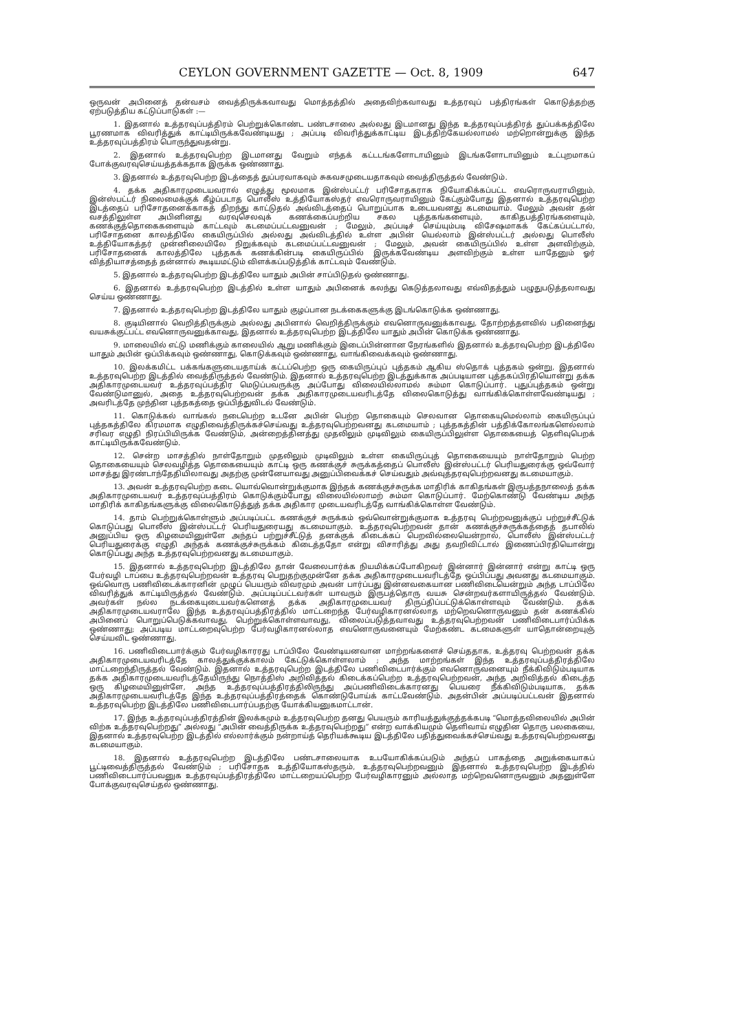CEYLON GOVERNMENT GAZETTE — Oct. 8, 1909 647
ஒருவன் அபினைத் தன்வசம் வைத்திருக்கவாவது மொத்தத்தில் அதைவிற்கவாவது உத்தரவுப் பத்திரங்கள் கொடுத்தற்கு ஏற்படுத்திய கட்டுப்பாடுகள் :—
1. இதனால் உத்தரவுப்பத்திரம் பெற்றுக்கொண்ட பண்டசாலை அல்லது இடமானது இந்த உத்தரவுப்பத்திரத் துப்பக்கத்திலே பூரணமாக விவரித்துக் காட்டியிருக்கவேண்டியது ; அப்படி விவரித்துக்காட்டிய இடத்திற்கேயல்லாமல் மற்றொன்றுக்கு இந்த உத்தரவுப்பத்திரம் பொருந்துவதன்று.
2. இதனால் உத்தரவுபெற்ற இடமானது வேறும் எந்தக் கட்டடங்களோடாயினும் இடங்களோடாயினும் உட்புறமாகப் போக்குவரவுசெய்யத்தக்கதாக இருக்க ஒண்ணாது.
3. இதனால் உத்தரவுபெற்ற இடத்தைத் துப்பரவாகவும் சுகவசமுடையதாகவும் வைத்திருத்தல் வேண்டும்.
4. தக்க அதிகாரமுடையவரால் எழுத்து மூலமாக இன்ஸ்பட்டர் பரிசோதகராக நியோகிக்கப்பட்ட எவரொருவராயினும், இன்ஸ்பட்டர் நிலைமைக்குக் கீழ்ப்படாத பொலீஸ் உத்தியோகஸ்தர் எவரொருவராயினும் கேட்கும்போது இதனால் உத்தரவுபெற்ற இடத்தைப் பரிசோதனைக்காகத் திறந்து காட்டுதல் அவ்விடத்தைப் பொறுப்பாக உடையவனது கடமையாம். மேலும் அவன் தன் வசத்திலுள்ள அபினினது வரவுசெலவுக் கணக்கைப்பற்றிய சகல புத்தகங்களையும், காகிதபத்திரங்களையும், கணக்குத்தொகைகளையும் காட்டவும் கடமைப்பட்டவனுவன் ; மேலும், அப்படிச் செய்யும்படி விசேஷமாகக் கேட்கப்பட்டால், பரிசோதனை காலத்திலே கையிருப்பில் அல்லது அவ்விடத்தில் உள்ள அபின் யெல்லாம் இன்ஸ்பட்டர் அல்லது பொலீஸ் உத்தியோகத்தர் முன்னிலையிலே நிறுக்கவும் கடமைப்பட்டவனுவன் ; மேலும், அவன் கையிருப்பில் உள்ள அளவிற்கும், பரிசோதனைக் காலத்திலே புத்தகக் கணக்கின்படி கையிருப்பில் இருக்கவேண்டிய அளவிற்கும் உள்ள யாதேனும் ஓர் வித்தியாசத்தைத் தன்னால் கூடியமட்டும் விளக்கப்படுத்திக் காட்டவும் வேண்டும்.
5. இதனால் உத்தரவுபெற்ற இடத்திலே யாதும் அபின் சாப்பிடுதல் ஒண்ணாது.
6. இதனால் உத்தரவுபெற்ற இடத்தில் உள்ள யாதும் அபினைக் கலந்து கெடுத்தலாவது எவ்விதத்தும் பழுதுபடுத்தலாவது செய்ய ஒண்ணாது.
7. இதனால் உத்தரவுபெற்ற இடத்திலே யாதும் குழப்பான நடக்கைகளுக்கு இடங்கொடுக்க ஒண்ணாது.
8. குடியினால் வெறித்திருக்கும் அல்லது அபினால் வெறித்திருக்கும் எவனொருவனுக்காவது, தோற்றத்தளவில் பதினைந்து வயசுக்குட்பட்ட எவனொருவனுக்காவது, இதனால் உத்தரவுபெற்ற இடத்திலே யாதும் அபின் கொடுக்க ஒண்ணாது.
9. மாலையில் எட்டு மணிக்கும் காலையில் ஆறு மணிக்கும் இடைப்பின்னான நேரங்களில் இதனால் உத்தரவுபெற்ற இடத்திலே யாதும் அபின் ஒப்பிக்கவும் ஒண்ணாது, கொடுக்கவும் ஒண்ணாது, வாங்கிவைக்கவும் ஒண்ணாது.
10. இலக்கமிட்ட பக்கங்களுடையதாய்க் கட்டப்பெற்ற ஒரு கையிருப்புப் புத்தகம் ஆகிய ஸ்தொக் புத்தகம் ஒன்று, இதனால் உத்தரவுபெற்ற இடத்தில் வைத்திருத்தல் வேண்டும். இதனால் உத்தரவுபெற்ற இடத்துக்காக அப்படியான புத்தகப்பிரதியொன்று தக்க அதிகாரமுடையவர் உத்தரவுப்பத்திர மெடுப்பவருக்கு அப்போது விலையில்லாமல் சும்மா கொடுப்பார். புதுப்புத்தகம் ஒன்று வேண்டுமானுல், அதை உத்தரவுபெற்றவன் தக்க அதிகாரமுடையவரிடத்தே விலைகொடுத்து வாங்கிக்கொள்ளவேண்டியது ; அவரிடத்தே முந்தின புத்தகத்தை ஒப்பித்துவிடல் வேண்டும்.
11. கொடுக்கல் வாங்கல் நடைபெற்ற உடனே அபின் பெற்ற தொகையும் செலவான தொகையுமெல்லாம் கையிருப்புப் புத்தகத்திலே கிரமமாக எழுதிவைத்திருக்கச்செய்வது உத்தரவுபெற்றவனது கடமையாம் ; புத்தகத்தின் பத்திக்கோலங்களெல்லாம் சரிவர எழுதி நிரப்பியிருக்க வேண்டும், அன்றைத்தினத்து முதலிலும் முடிவிலும் கையிருப்பிலுள்ள தொகையைத் தெளிவுபெறக் காட்டியிருக்கவேண்டும்.
12. சென்ற மாசத்தில் நாள்தோறும் முதலிலும் முடிவிலும் உள்ள கையிருப்புத் தொகையையும் நாள்தோறும் பெற்ற தொகையையும் செலவழித்த தொகையையும் காட்டி ஒரு கணக்குச் சுருக்கத்தைப் பொலீஸ் இன்ஸ்பட்டர் பெரியதுரைக்கு ஒவ்வோர் மாசத்து இரண்டாந்தேதியிலாவது அதற்கு முன்னேயாவது அனுப்பிவைக்கச் செய்வதும் அவ்வுத்தரவுபெற்றவனது கடமையாகும்.
13. அவன் உத்தரவுபெற்ற கடை யொவ்வொன்றுக்குமாக இந்தக் கணக்குச்சுருக்க மாதிரிக் காகிதங்கள் இருபத்தநாலைத் தக்க அதிகாரமுடையவர் உத்தரவுப்பத்திரம் கொடுக்கும்போது விலையில்லாமற் சும்மா கொடுப்பார். மேற்கொண்டு வேண்டிய அந்த மாதிரிக் காகிதங்களுக்கு விலைகொடுத்துத் தக்க அதிகார முடையவரிடத்தே வாங்கிக்கொள்ள வேண்டும்.
14. தாம் பெற்றுக்கொள்ளும் அப்படிப்பட்ட கணக்குச் சுருக்கம் ஒவ்வொன்றுக்குமாக உத்தரவு பெற்றவனுக்குப் பற்றுச்சீட்டுக் கொடுப்பது பொலீஸ் இன்ஸ்பட்டர் பெரியதுரையது கடமையாகும். உத்தரவுபெற்றவன் தான் கணக்குச்சுருக்கத்தைத் தபாலில் அனுப்பிய ஒரு கிழமையினுள்ளே அந்தப் பற்றுச்சீட்டுத் தனக்குக் கிடைக்கப் பெறவில்லையென்றால், பொலீஸ் இன்ஸ்பட்டர் பெரியதுரைக்கு எழுதி அந்தக் கணக்குச்சுருக்கம் கிடைத்ததோ என்று விசாரித்து அது தவறிவிட்டால் இணைப்பிரதியொன்று கொடுப்பது அந்த உத்தரவுபெற்றவனது கடமையாகும்.
15. இதனால் உத்தரவுபெற்ற இடத்திலே தான் வேலைபார்க்க நியமிக்கப்போகிறவர் இன்னார் இன்னார் என்று காட்டி ஒரு பேர்வழி டாப்பை உத்தரவுபெற்றவன் உத்தரவு பெறுதற்குமுன்னே தக்க அதிகாரமுடையவரிடத்தே ஒப்பிப்பது அவனது கடமையாகும். ஒவ்வொரு பணிவிடைக்காரனின் முழுப் பெயரும் விவரமும் அவன் பார்ப்பது இன்னவகையான பணிவிடையென்றும் அந்த டாப்பிலே விவரித்துக் காட்டியிருத்தல் வேண்டும். அப்படிப்பட்டவர்கள் யாவரும் இருபத்தொரு வயசு சென்றவர்களாயிருத்தல் வேண்டும். அவர்கள் நல்ல நடக்கையுடையவர்களெனத் தக்க அதிகாரமுடையவர் திருப்திப்பட்டுக்கொள்ளவும் வேண்டும். தக்க அதிகாரமுடையவராலே இந்த உத்தரவுப்பத்திரத்தில் மாட்டறைந்த பேர்வழிகாரனல்லாத மற்றெவனொருவனும் தன் கணக்கில் அபினைப் பொறுப்பெடுக்கவாவது, பெற்றுக்கொள்ளவாவது, விலைப்படுத்தவாவது உத்தரவுபெற்றவன் பணிவிடைபார்ப்பிக்க ஒண்ணாது; அப்படிய மாட்டறைவுபெற்ற பேர்வழிகாரனல்லாத எவனொருவனையும் மேற்கண்ட கடமைகளுள் யாதொன்றையுஞ் செய்யவிட ஒண்ணாது.
16. பணிவிடைபார்க்கும் பேர்வழிகாரரது டாப்பிலே வேண்டியனவான மாற்றங்களைச் செய்ததாக, உத்தரவு பெற்றவன் தக்க அதிகாரமுடையவரிடத்தே காலத்துக்குக்காலம் கேட்டுக்கொள்ளலாம் ; அந்த மாற்றங்கள் இந்த உத்தரவுப்பத்திரத்திலே மாட்டறைந்திருத்தல் வேண்டும். இதனால் உத்தரவுபெற்ற இடத்திலே பணிவிடைபார்க்கும் எவனொருவனையும் நீக்கிவிடும்படியாக தக்க அதிகாரமுடையவரிடத்தேயிருந்து நொத்திஸ் அறிவித்தல் கிடைக்கப்பெற்ற உத்தரவுபெற்றவன், அந்த அறிவித்தல் கிடைத்த ஒரு கிழமையினுள்ளே, அந்த உத்தரவுப்பத்திரத்திலிருந்து அப்பணிவிடைக்காரனது பெயரை நீக்கிவிடும்படியாக, தக்க அதிகாரமுடையவரிடத்தே இந்த உத்தரவுப்பத்திரத்தைக் கொண்டுபோய்க் காட்டவேண்டும். அதன்பின் அப்படிப்பட்டவன் இதனால் உத்தரவுபெற்ற இடத்திலே பணிவிடைபார்ப்பதற்கு யோக்கியனுகமாட்டான்.
17. இந்த உத்தரவுப்பத்திரத்தின் இலக்கமும் உத்தரவுபெற்ற தனது பெயரும் காரியத்துக்குத்தக்கபடி “மொத்தவிலையில் அபின் விற்க உத்தரவுபெற்றது” அல்லது “அபின் வைத்திருக்க உத்தரவுபெற்றது” என்ற வாக்கியமும் தெளிவாய் எழுதின தொரு பலகையை, இதனால் உத்தரவுபெற்ற இடத்தில் எல்லார்க்கும் நன்றாய்த் தெரியக்கூடிய இடத்திலே பதித்துவைக்கச்செய்வது உத்தரவுபெற்றவனது கடமையாகும்.
18. இதனால் உத்தரவுபெற்ற இடத்திலே பண்டசாலையாக உபயோகிக்கப்படும் அந்தப் பாகத்தை அறுக்கையாகப் பூட்டிவைத்திருத்தல் வேண்டும் ; பரிசோதக உத்தியோகஸ்தரும், உத்தரவுபெற்றவனும் இதனால் உத்தரவுபெற்ற இடத்தில் பணிவிடைபார்ப்பவனுக உத்தரவுப்பத்திரத்திலே மாட்டறையப்பெற்ற பேர்வழிகாரனும் அல்லாத மற்றெவனொருவனும் அதனுள்ளே போக்குவரவுசெய்தல் ஒண்ணாது.